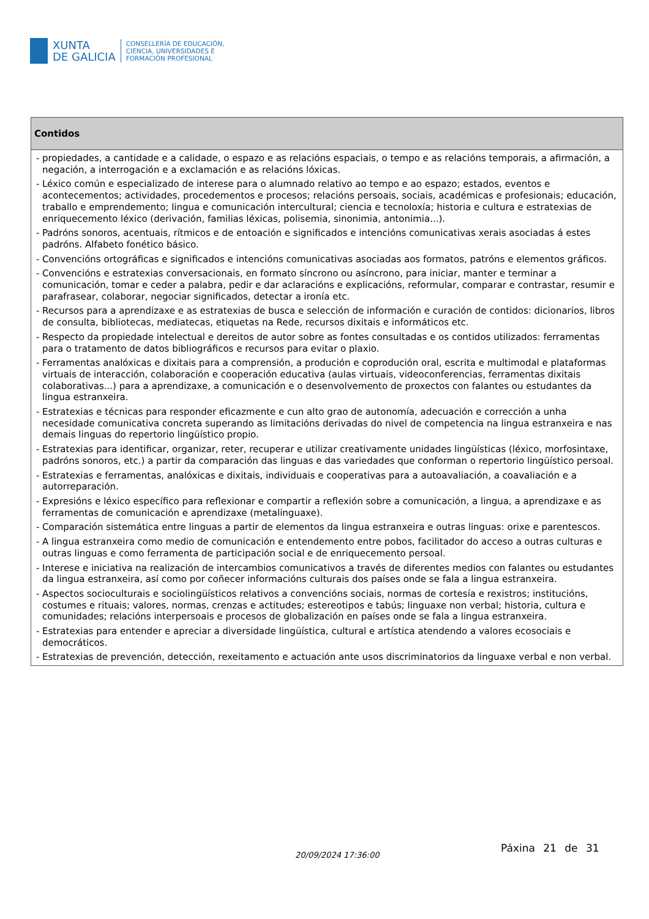XUNTA
DE GALICIA
CONSELLERÍA DE EDUCACIÓN,
CIENCIA, UNIVERSIDADES E
FORMACIÓN PROFESIONAL
| Contidos |
| --- |
| - propiedades, a cantidade e a calidade, o espazo e as relacións espaciais, o tempo e as relacións temporais, a afirmación, a negación, a interrogación e a exclamación e as relacións lóxicas. - Léxico común e especializado de interese para o alumnado relativo ao tempo e ao espazo; estados, eventos e acontecementos; actividades, procedementos e procesos; relacións persoais, sociais, académicas e profesionais; educación, traballo e emprendemento; lingua e comunicación intercultural; ciencia e tecnoloxía; historia e cultura e estratexias de enriquecemento léxico (derivación, familias léxicas, polisemia, sinonimia, antonimia...). - Padróns sonoros, acentuais, rítmicos e de entoación e significados e intencións comunicativas xerais asociadas á estes padróns. Alfabeto fonético básico. - Convencións ortográficas e significados e intencións comunicativas asociadas aos formatos, patróns e elementos gráficos. - Convencións e estratexias conversacionais, en formato síncrono ou asíncrono, para iniciar, manter e terminar a comunicación, tomar e ceder a palabra, pedir e dar aclaracións e explicacións, reformular, comparar e contrastar, resumir e parafrasear, colaborar, negociar significados, detectar a ironía etc. - Recursos para a aprendizaxe e as estratexias de busca e selección de información e curación de contidos: dicionarios, libros de consulta, bibliotecas, mediatecas, etiquetas na Rede, recursos dixitais e informáticos etc. - Respecto da propiedade intelectual e dereitos de autor sobre as fontes consultadas e os contidos utilizados: ferramentas para o tratamento de datos bibliográficos e recursos para evitar o plaxio. - Ferramentas analóxicas e dixitais para a comprensión, a produción e coprodución oral, escrita e multimodal e plataformas virtuais de interacción, colaboración e cooperación educativa (aulas virtuais, videoconferencias, ferramentas dixitais colaborativas...) para a aprendizaxe, a comunicación e o desenvolvemento de proxectos con falantes ou estudantes da lingua estranxeira. - Estratexias e técnicas para responder eficazmente e cun alto grao de autonomía, adecuación e corrección a unha necesidade comunicativa concreta superando as limitacións derivadas do nivel de competencia na lingua estranxeira e nas demais linguas do repertorio lingüístico propio. - Estratexias para identificar, organizar, reter, recuperar e utilizar creativamente unidades lingüísticas (léxico, morfosintaxe, padróns sonoros, etc.) a partir da comparación das linguas e das variedades que conforman o repertorio lingüístico persoal. - Estratexias e ferramentas, analóxicas e dixitais, individuais e cooperativas para a autoavaliación, a coavaliación e a autorreparación. - Expresións e léxico específico para reflexionar e compartir a reflexión sobre a comunicación, a lingua, a aprendizaxe e as ferramentas de comunicación e aprendizaxe (metalinguaxe). - Comparación sistemática entre linguas a partir de elementos da lingua estranxeira e outras linguas: orixe e parentescos. - A lingua estranxeira como medio de comunicación e entendemento entre pobos, facilitador do acceso a outras culturas e outras linguas e como ferramenta de participación social e de enriquecemento persoal. - Interese e iniciativa na realización de intercambios comunicativos a través de diferentes medios con falantes ou estudantes da lingua estranxeira, así como por coñecer informacións culturais dos países onde se fala a lingua estranxeira. - Aspectos socioculturais e sociolingüísticos relativos a convencións sociais, normas de cortesía e rexistros; institucións, costumes e rituais; valores, normas, crenzas e actitudes; estereotipos e tabús; linguaxe non verbal; historia, cultura e comunidades; relacións interpersoais e procesos de globalización en países onde se fala a lingua estranxeira. - Estratexias para entender e apreciar a diversidade lingüística, cultural e artística atendendo a valores ecosociais e democráticos. - Estratexias de prevención, detección, rexeitamento e actuación ante usos discriminatorios da linguaxe verbal e non verbal. |
20/09/2024 17:36:00
Páxina 21 de 31